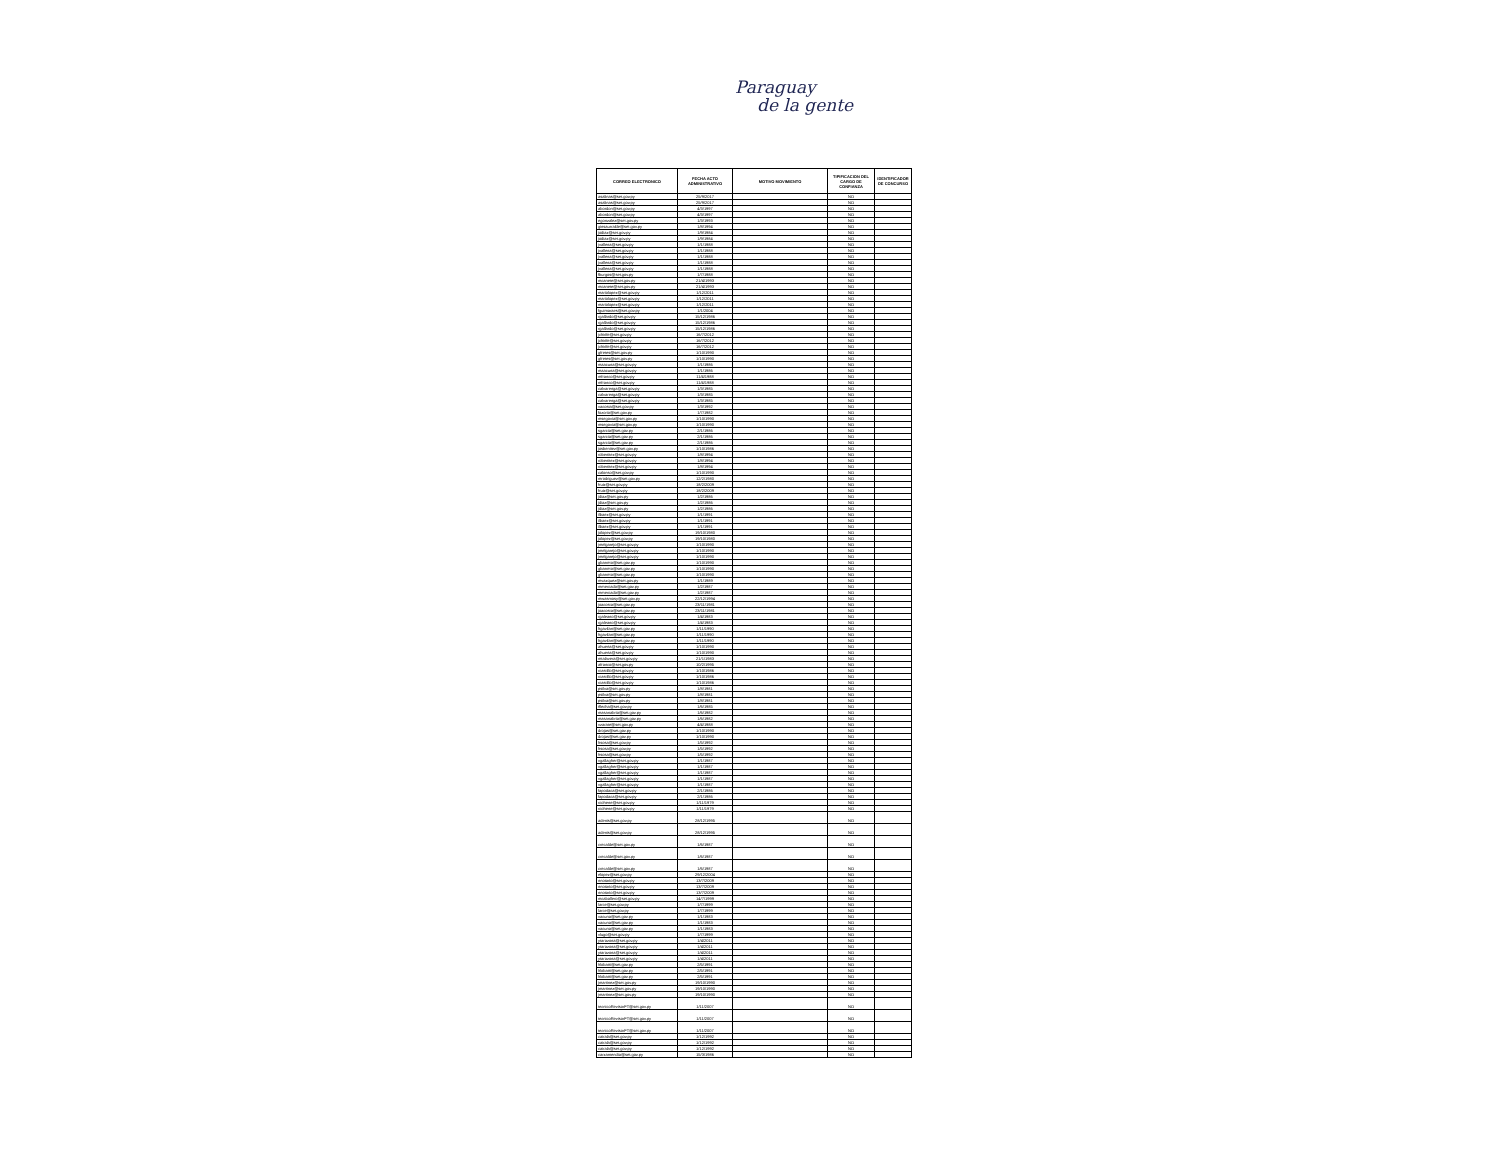Paraguay
de la gente
| CORREO ELECTRONICO | FECHA ACTO ADMINISTRATIVO | MOTIVO MOVIMIENTO | TIPIFICACION DEL CARGO DE CONFIANZA | IDENTIFICADOR DE CONCURSO |
| --- | --- | --- | --- | --- |
| asalinas@set.gov.py | 25/9/2017 | | NO | |
| asalinas@set.gov.py | 25/9/2017 | | NO | |
| abordon@set.gov.py | 4/3/1997 | | NO | |
| abordon@set.gov.py | 4/3/1997 | | NO | |
| egonzalez@set.gov.py | 1/3/1993 | | NO | |
| ginsaurralde@set.gov.py | 1/8/1994 | | NO | |
| jodiaz@set.gov.py | 1/9/1984 | | NO | |
| jodiaz@set.gov.py | 1/9/1984 | | NO | |
| jvallena@set.gov.py | 1/1/1988 | | NO | |
| jvallena@set.gov.py | 1/1/1988 | | NO | |
| jvallena@set.gov.py | 1/1/1988 | | NO | |
| jvallena@set.gov.py | 1/1/1988 | | NO | |
| jvallena@set.gov.py | 1/1/1988 | | NO | |
| fburgos@set.gov.py | 1/7/1988 | | NO | |
| mcanete@set.gov.py | 21/4/1993 | | NO | |
| mcanete@set.gov.py | 21/4/1993 | | NO | |
| mariolopez@set.gov.py | 1/12/2011 | | NO | |
| mariolopez@set.gov.py | 1/12/2011 | | NO | |
| mariolopez@set.gov.py | 1/12/2011 | | NO | |
| fguimaraes@set.gov.py | 1/1/2004 | | NO | |
| rgallardo@set.gov.py | 15/12/1986 | | NO | |
| rgallardo@set.gov.py | 15/12/1986 | | NO | |
| rgallardo@set.gov.py | 15/12/1986 | | NO | |
| jchirife@set.gov.py | 16/7/2012 | | NO | |
| jchirife@set.gov.py | 16/7/2012 | | NO | |
| jchirife@set.gov.py | 16/7/2012 | | NO | |
| gfretes@set.gov.py | 1/10/1990 | | NO | |
| gfretes@set.gov.py | 1/10/1990 | | NO | |
| maacuna@set.gov.py | 1/1/1986 | | NO | |
| maacuna@set.gov.py | 1/1/1986 | | NO | |
| mfranco@set.gov.py | 11/4/1988 | | NO | |
| mfranco@set.gov.py | 11/4/1988 | | NO | |
| calvarenga@set.gov.py | 1/3/1985 | | NO | |
| calvarenga@set.gov.py | 1/3/1985 | | NO | |
| calvarenga@set.gov.py | 1/3/1985 | | NO | |
| vacosta@set.gov.py | 1/3/1992 | | NO | |
| fozorio@set.gov.py | 1/7/1982 | | NO | |
| msegovia@set.gov.py | 1/10/1990 | | NO | |
| msegovia@set.gov.py | 1/10/1990 | | NO | |
| sgarcia@set.gov.py | 2/1/1986 | | NO | |
| sgarcia@set.gov.py | 2/1/1986 | | NO | |
| sgarcia@set.gov.py | 2/1/1986 | | NO | |
| josbenitez@set.gov.py | 1/10/1986 | | NO | |
| robenitez@set.gov.py | 1/8/1994 | | NO | |
| robenitez@set.gov.py | 1/8/1994 | | NO | |
| robenitez@set.gov.py | 1/8/1994 | | NO | |
| calonso@set.gov.py | 1/10/1990 | | NO | |
| mrodriguez@set.gov.py | 12/2/1980 | | NO | |
| fruiz@set.gov.py | 18/2/2009 | | NO | |
| fruiz@set.gov.py | 18/2/2009 | | NO | |
| jdiaz@set.gov.py | 1/2/1986 | | NO | |
| jdiaz@set.gov.py | 1/2/1986 | | NO | |
| jdiaz@set.gov.py | 1/2/1986 | | NO | |
| ilbaez@set.gov.py | 1/1/1991 | | NO | |
| ilbaez@set.gov.py | 1/1/1991 | | NO | |
| ilbaez@set.gov.py | 1/1/1991 | | NO | |
| jolopez@set.gov.py | 19/10/1980 | | NO | |
| jolopez@set.gov.py | 19/10/1980 | | NO | |
| jmelgarejo@set.gov.py | 1/10/1990 | | NO | |
| jmelgarejo@set.gov.py | 1/10/1990 | | NO | |
| jmelgarejo@set.gov.py | 1/10/1990 | | NO | |
| gbarreto@set.gov.py | 1/10/1990 | | NO | |
| gbarreto@set.gov.py | 1/10/1990 | | NO | |
| gbarreto@set.gov.py | 1/10/1990 | | NO | |
| mvazquez@set.gov.py | 1/1/1989 | | NO | |
| mmercado@set.gov.py | 1/2/1987 | | NO | |
| mmercado@set.gov.py | 1/2/1987 | | NO | |
| mwasmosy@set.gov.py | 22/12/1994 | | NO | |
| joacosta@set.gov.py | 23/11/1981 | | NO | |
| joacosta@set.gov.py | 23/11/1981 | | NO | |
| rgaleano@set.gov.py | 1/4/1983 | | NO | |
| rgaleano@set.gov.py | 1/4/1983 | | NO | |
| hgavilan@set.gov.py | 1/11/1990 | | NO | |
| hgavilan@set.gov.py | 1/11/1990 | | NO | |
| hgavilan@set.gov.py | 1/11/1990 | | NO | |
| ahuerta@set.gov.py | 1/10/1990 | | NO | |
| ahuerta@set.gov.py | 1/10/1990 | | NO | |
| mtalavera@set.gov.py | 21/1/1983 | | NO | |
| afranco@set.gov.py | 10/2/1995 | | NO | |
| rcastillo@set.gov.py | 1/10/1986 | | NO | |
| rcastillo@set.gov.py | 1/10/1986 | | NO | |
| rcastillo@set.gov.py | 1/10/1986 | | NO | |
| psilva@set.gov.py | 1/8/1981 | | NO | |
| psilva@set.gov.py | 1/8/1981 | | NO | |
| psilva@set.gov.py | 1/8/1981 | | NO | |
| tflecha@set.gov.py | 1/6/1985 | | NO | |
| masanabria@set.gov.py | 1/6/1982 | | NO | |
| masanabria@set.gov.py | 1/6/1982 | | NO | |
| vzarate@set.gov.py | 4/4/1988 | | NO | |
| drojas@set.gov.py | 1/10/1990 | | NO | |
| drojas@set.gov.py | 1/10/1990 | | NO | |
| hsosa@set.gov.py | 1/5/1992 | | NO | |
| hsosa@set.gov.py | 1/5/1992 | | NO | |
| hsosa@set.gov.py | 1/5/1992 | | NO | |
| vgallagher@set.gov.py | 1/1/1987 | | NO | |
| vgallagher@set.gov.py | 1/1/1987 | | NO | |
| vgallagher@set.gov.py | 1/1/1987 | | NO | |
| vgallagher@set.gov.py | 1/1/1987 | | NO | |
| vgallagher@set.gov.py | 1/1/1987 | | NO | |
| fapodaca@set.gov.py | 2/1/1986 | | NO | |
| fapodaca@set.gov.py | 2/1/1986 | | NO | |
| rcohene@set.gov.py | 1/11/1979 | | NO | |
| rcohene@set.gov.py | 1/11/1979 | | NO | |
| adenis@set.gov.py | 28/12/1995 | | NO | |
| adenis@set.gov.py | 28/12/1995 | | NO | |
| crecalde@set.gov.py | 1/6/1987 | | NO | |
| crecalde@set.gov.py | 1/6/1987 | | NO | |
| crecalde@set.gov.py | 1/6/1987 | | NO | |
| elopez@set.gov.py | 29/12/2004 | | NO | |
| nnotario@set.gov.py | 13/7/2009 | | NO | |
| nnotario@set.gov.py | 13/7/2009 | | NO | |
| nnotario@set.gov.py | 13/7/2009 | | NO | |
| mcaballero@set.gov.py | 14/7/1999 | | NO | |
| larce@set.gov.py | 1/7/1999 | | NO | |
| larce@set.gov.py | 1/7/1999 | | NO | |
| vacuna@set.gov.py | 1/1/1983 | | NO | |
| vacuna@set.gov.py | 1/1/1983 | | NO | |
| vacuna@set.gov.py | 1/1/1983 | | NO | |
| vlugo@set.gov.py | 1/7/1999 | | NO | |
| ytarazona@set.gov.py | 1/4/2011 | | NO | |
| ytarazona@set.gov.py | 1/4/2011 | | NO | |
| ytarazona@set.gov.py | 1/4/2011 | | NO | |
| ytarazona@set.gov.py | 1/4/2011 | | NO | |
| hlobatti@set.gov.py | 2/5/1991 | | NO | |
| hlobatti@set.gov.py | 2/5/1991 | | NO | |
| hlobatti@set.gov.py | 2/5/1991 | | NO | |
| jmartinez@set.gov.py | 19/10/1990 | | NO | |
| jmartinez@set.gov.py | 19/10/1990 | | NO | |
| jmartinez@set.gov.py | 19/10/1990 | | NO | |
| tecnicoRevisorFT@set.gov.py | 1/11/2007 | | NO | |
| tecnicoRevisorFT@set.gov.py | 1/11/2007 | | NO | |
| tecnicoRevisorFT@set.gov.py | 1/11/2007 | | NO | |
| cairala@set.gov.py | 1/12/1992 | | NO | |
| cairala@set.gov.py | 1/12/1992 | | NO | |
| cairala@set.gov.py | 1/12/1992 | | NO | |
| carzamendia@set.gov.py | 15/3/1986 | | NO | |